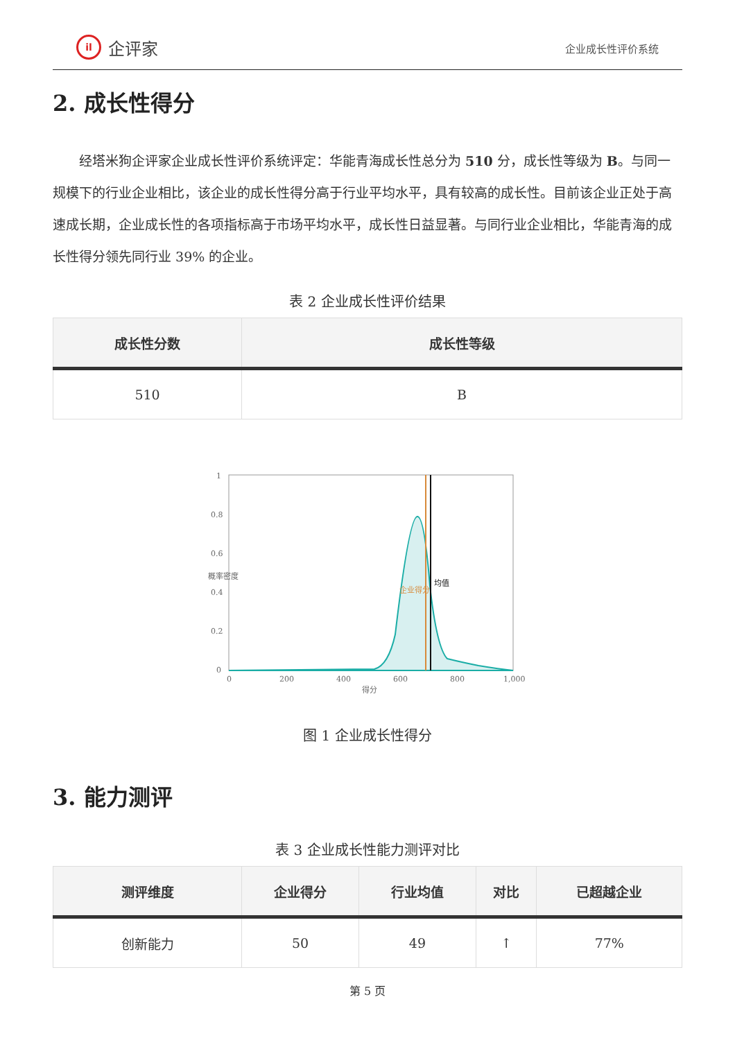il 企评家
企业成长性评价系统
2. 成长性得分
经塔米狗企评家企业成长性评价系统评定：华能青海成长性总分为 510 分，成长性等级为 B。与同一规模下的行业企业相比，该企业的成长性得分高于行业平均水平，具有较高的成长性。目前该企业正处于高速成长期，企业成长性的各项指标高于市场平均水平，成长性日益显著。与同行业企业相比，华能青海的成长性得分领先同行业 39% 的企业。
表 2 企业成长性评价结果
| 成长性分数 | 成长性等级 |
| --- | --- |
| 510 | B |
0
0.2
0.4
0.6
0.8
1
0
200
400
600
800
1,000
得分
概率密度
企业得分
均值
图 1 企业成长性得分
3. 能力测评
表 3 企业成长性能力测评对比
| 测评维度 | 企业得分 | 行业均值 | 对比 | 已超越企业 |
| --- | --- | --- | --- | --- |
| 创新能力 | 50 | 49 | ↑ | 77% |
第 5 页